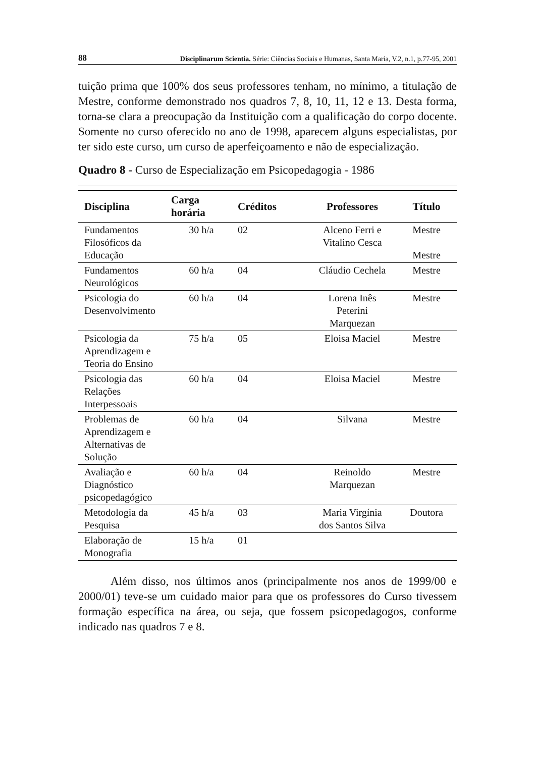88 Disciplinarum Scientia. Série: Ciências Sociais e Humanas, Santa Maria, V.2, n.1, p.77-95, 2001
tuição prima que 100% dos seus professores tenham, no mínimo, a titulação de Mestre, conforme demonstrado nos quadros 7, 8, 10, 11, 12 e 13. Desta forma, torna-se clara a preocupação da Instituição com a qualificação do corpo docente. Somente no curso oferecido no ano de 1998, aparecem alguns especialistas, por ter sido este curso, um curso de aperfeiçoamento e não de especialização.
Quadro 8 - Curso de Especialização em Psicopedagogia - 1986
| Disciplina | Carga horária | Créditos | Professores | Título |
| --- | --- | --- | --- | --- |
| Fundamentos Filosóficos da Educação | 30 h/a | 02 | Alceno Ferri e Vitalino Cesca | Mestre Mestre |
| Fundamentos Neurológicos | 60 h/a | 04 | Cláudio Cechela | Mestre |
| Psicologia do Desenvolvimento | 60 h/a | 04 | Lorena Inês Peterini Marquezan | Mestre |
| Psicologia da Aprendizagem e Teoria do Ensino | 75 h/a | 05 | Eloisa Maciel | Mestre |
| Psicologia das Relações Interpessoais | 60 h/a | 04 | Eloisa Maciel | Mestre |
| Problemas de Aprendizagem e Alternativas de Solução | 60 h/a | 04 | Silvana | Mestre |
| Avaliação e Diagnóstico psicopedagógico | 60 h/a | 04 | Reinoldo Marquezan | Mestre |
| Metodologia da Pesquisa | 45 h/a | 03 | Maria Virgínia dos Santos Silva | Doutora |
| Elaboração de Monografia | 15 h/a | 01 | | |
Além disso, nos últimos anos (principalmente nos anos de 1999/00 e 2000/01) teve-se um cuidado maior para que os professores do Curso tivessem formação específica na área, ou seja, que fossem psicopedagogos, conforme indicado nas quadros 7 e 8.